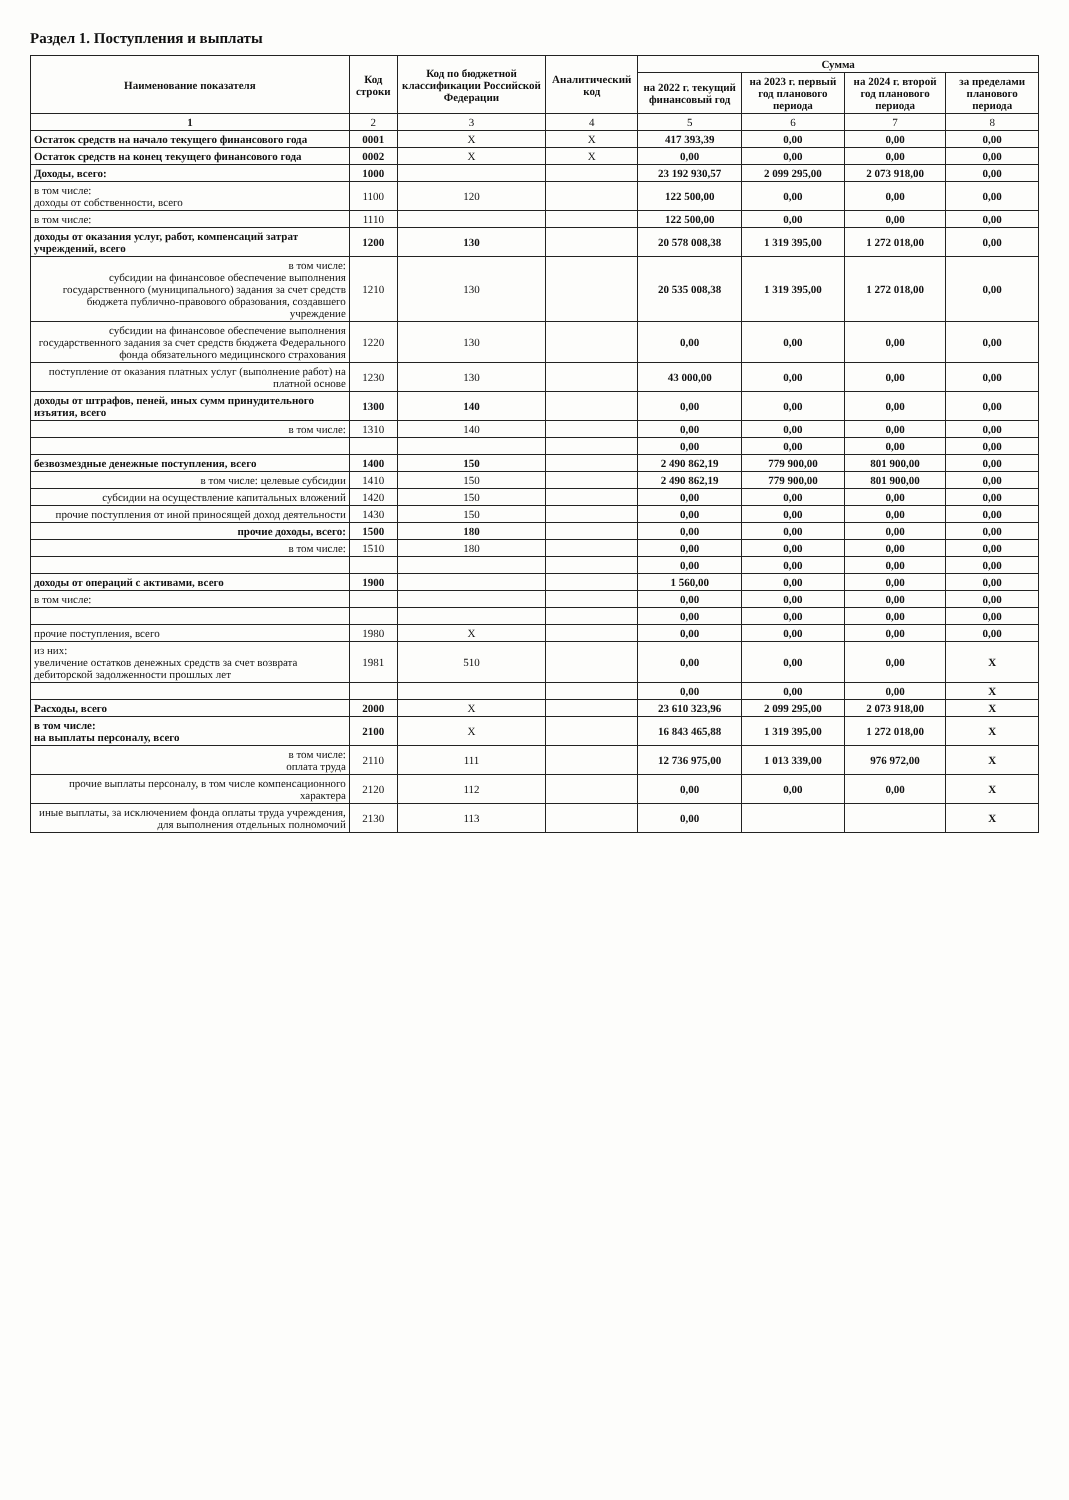Раздел 1. Поступления и выплаты
| Наименование показателя | Код строки | Код по бюджетной классификации Российской Федерации | Аналитический код | Сумма | | | |
| --- | --- | --- | --- | --- | --- | --- | --- |
| | | | | на 2022 г. текущий финансовый год | на 2023 г. первый год планового периода | на 2024 г. второй год планового периода | за пределами планового периода |
| 1 | 2 | 3 | 4 | 5 | 6 | 7 | 8 |
| Остаток средств на начало текущего финансового года | 0001 | X | X | 417 393,39 | 0,00 | 0,00 | 0,00 |
| Остаток средств на конец текущего финансового года | 0002 | X | X | 0,00 | 0,00 | 0,00 | 0,00 |
| Доходы, всего: | 1000 | | | 23 192 930,57 | 2 099 295,00 | 2 073 918,00 | 0,00 |
| в том числе: доходы от собственности, всего | 1100 | 120 | | 122 500,00 | 0,00 | 0,00 | 0,00 |
| в том числе: | 1110 | | | 122 500,00 | 0,00 | 0,00 | 0,00 |
| доходы от оказания услуг, работ, компенсаций затрат учреждений, всего | 1200 | 130 | | 20 578 008,38 | 1 319 395,00 | 1 272 018,00 | 0,00 |
| в том числе: субсидии на финансовое обеспечение выполнения государственного (муниципального) задания за счет средств бюджета публично-правового образования, создавшего учреждение | 1210 | 130 | | 20 535 008,38 | 1 319 395,00 | 1 272 018,00 | 0,00 |
| субсидии на финансовое обеспечение выполнения государственного задания за счет средств бюджета Федерального фонда обязательного медицинского страхования | 1220 | 130 | | 0,00 | 0,00 | 0,00 | 0,00 |
| поступление от оказания платных услуг (выполнение работ) на платной основе | 1230 | 130 | | 43 000,00 | 0,00 | 0,00 | 0,00 |
| доходы от штрафов, пеней, иных сумм принудительного изъятия, всего | 1300 | 140 | | 0,00 | 0,00 | 0,00 | 0,00 |
| в том числе: | 1310 | 140 | | 0,00 | 0,00 | 0,00 | 0,00 |
| | | | | 0,00 | 0,00 | 0,00 | 0,00 |
| безвозмездные денежные поступления, всего | 1400 | 150 | | 2 490 862,19 | 779 900,00 | 801 900,00 | 0,00 |
| в том числе: целевые субсидии | 1410 | 150 | | 2 490 862,19 | 779 900,00 | 801 900,00 | 0,00 |
| субсидии на осуществление капитальных вложений | 1420 | 150 | | 0,00 | 0,00 | 0,00 | 0,00 |
| прочие поступления от иной приносящей доход деятельности | 1430 | 150 | | 0,00 | 0,00 | 0,00 | 0,00 |
| прочие доходы, всего: | 1500 | 180 | | 0,00 | 0,00 | 0,00 | 0,00 |
| в том числе: | 1510 | 180 | | 0,00 | 0,00 | 0,00 | 0,00 |
| | | | | 0,00 | 0,00 | 0,00 | 0,00 |
| доходы от операций с активами, всего | 1900 | | | 1 560,00 | 0,00 | 0,00 | 0,00 |
| в том числе: | | | | 0,00 | 0,00 | 0,00 | 0,00 |
| | | | | 0,00 | 0,00 | 0,00 | 0,00 |
| прочие поступления, всего | 1980 | X | | 0,00 | 0,00 | 0,00 | 0,00 |
| из них: увеличение остатков денежных средств за счет возврата дебиторской задолженности прошлых лет | 1981 | 510 | | 0,00 | 0,00 | 0,00 | X |
| | | | | 0,00 | 0,00 | 0,00 | X |
| Расходы, всего | 2000 | X | | 23 610 323,96 | 2 099 295,00 | 2 073 918,00 | X |
| в том числе: на выплаты персоналу, всего | 2100 | X | | 16 843 465,88 | 1 319 395,00 | 1 272 018,00 | X |
| в том числе: оплата труда | 2110 | 111 | | 12 736 975,00 | 1 013 339,00 | 976 972,00 | X |
| прочие выплаты персоналу, в том числе компенсационного характера | 2120 | 112 | | 0,00 | 0,00 | 0,00 | X |
| иные выплаты, за исключением фонда оплаты труда учреждения, для выполнения отдельных полномочий | 2130 | 113 | | 0,00 | | | X |